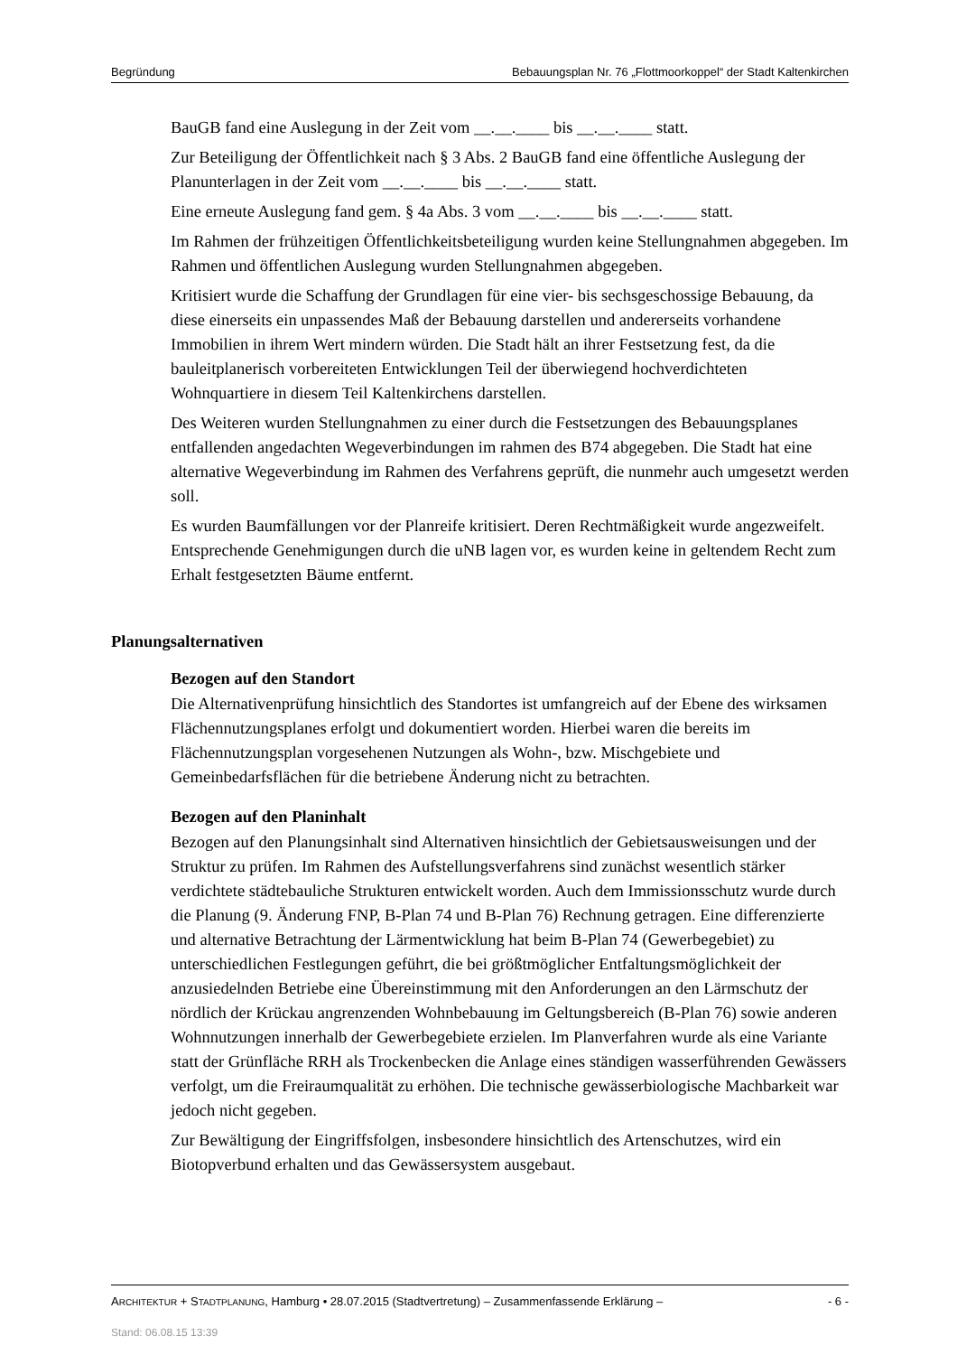Begründung Bebauungsplan Nr. 76 „Flottmoorkoppel“ der Stadt Kaltenkirchen
BauGB fand eine Auslegung in der Zeit vom __.__.____ bis __.__.____ statt.
Zur Beteiligung der Öffentlichkeit nach § 3 Abs. 2 BauGB fand eine öffentliche Auslegung der Planunterlagen in der Zeit vom __.__.____ bis __.__.____ statt.
Eine erneute Auslegung fand gem. § 4a Abs. 3 vom __.__.____ bis __.__.____ statt.
Im Rahmen der frühzeitigen Öffentlichkeitsbeteiligung wurden keine Stellungnahmen abgegeben. Im Rahmen und öffentlichen Auslegung wurden Stellungnahmen abgegeben.
Kritisiert wurde die Schaffung der Grundlagen für eine vier- bis sechsgeschossige Bebauung, da diese einerseits ein unpassendes Maß der Bebauung darstellen und andererseits vorhandene Immobilien in ihrem Wert mindern würden. Die Stadt hält an ihrer Festsetzung fest, da die bauleitplanerisch vorbereiteten Entwicklungen Teil der überwiegend hochverdichteten Wohnquartiere in diesem Teil Kaltenkirchens darstellen.
Des Weiteren wurden Stellungnahmen zu einer durch die Festsetzungen des Bebauungsplanes entfallenden angedachten Wegeverbindungen im rahmen des B74 abgegeben. Die Stadt hat eine alternative Wegeverbindung im Rahmen des Verfahrens geprüft, die nunmehr auch umgesetzt werden soll.
Es wurden Baumfällungen vor der Planreife kritisiert. Deren Rechtmäßigkeit wurde angezweifelt. Entsprechende Genehmigungen durch die uNB lagen vor, es wurden keine in geltendem Recht zum Erhalt festgesetzten Bäume entfernt.
Planungsalternativen
Bezogen auf den Standort
Die Alternativenprüfung hinsichtlich des Standortes ist umfangreich auf der Ebene des wirksamen Flächennutzungsplanes erfolgt und dokumentiert worden. Hierbei waren die bereits im Flächennutzungsplan vorgesehenen Nutzungen als Wohn-, bzw. Mischgebiete und Gemeinbedarfsflächen für die betriebene Änderung nicht zu betrachten.
Bezogen auf den Planinhalt
Bezogen auf den Planungsinhalt sind Alternativen hinsichtlich der Gebietsausweisungen und der Struktur zu prüfen. Im Rahmen des Aufstellungsverfahrens sind zunächst wesentlich stärker verdichtete städtebauliche Strukturen entwickelt worden. Auch dem Immissionsschutz wurde durch die Planung (9. Änderung FNP, B-Plan 74 und B-Plan 76) Rechnung getragen. Eine differenzierte und alternative Betrachtung der Lärmentwicklung hat beim B-Plan 74 (Gewerbegebiet) zu unterschiedlichen Festlegungen geführt, die bei größtmöglicher Entfaltungsmöglichkeit der anzusiedelnden Betriebe eine Übereinstimmung mit den Anforderungen an den Lärmschutz der nördlich der Krückau angrenzenden Wohnbebauung im Geltungsbereich (B-Plan 76) sowie anderen Wohnnutzungen innerhalb der Gewerbegebiete erzielen. Im Planverfahren wurde als eine Variante statt der Grünfläche RRH als Trockenbecken die Anlage eines ständigen wasserführenden Gewässers verfolgt, um die Freiraumqualität zu erhöhen. Die technische gewässerbiologische Machbarkeit war jedoch nicht gegeben.
Zur Bewältigung der Eingriffsfolgen, insbesondere hinsichtlich des Artenschutzes, wird ein Biotopverbund erhalten und das Gewässersystem ausgebaut.
ARCHITEKTUR + STADTPLANUNG, Hamburg • 28.07.2015 (Stadtvertretung) – Zusammenfassende Erklärung – - 6 -
Stand: 06.08.15 13:39